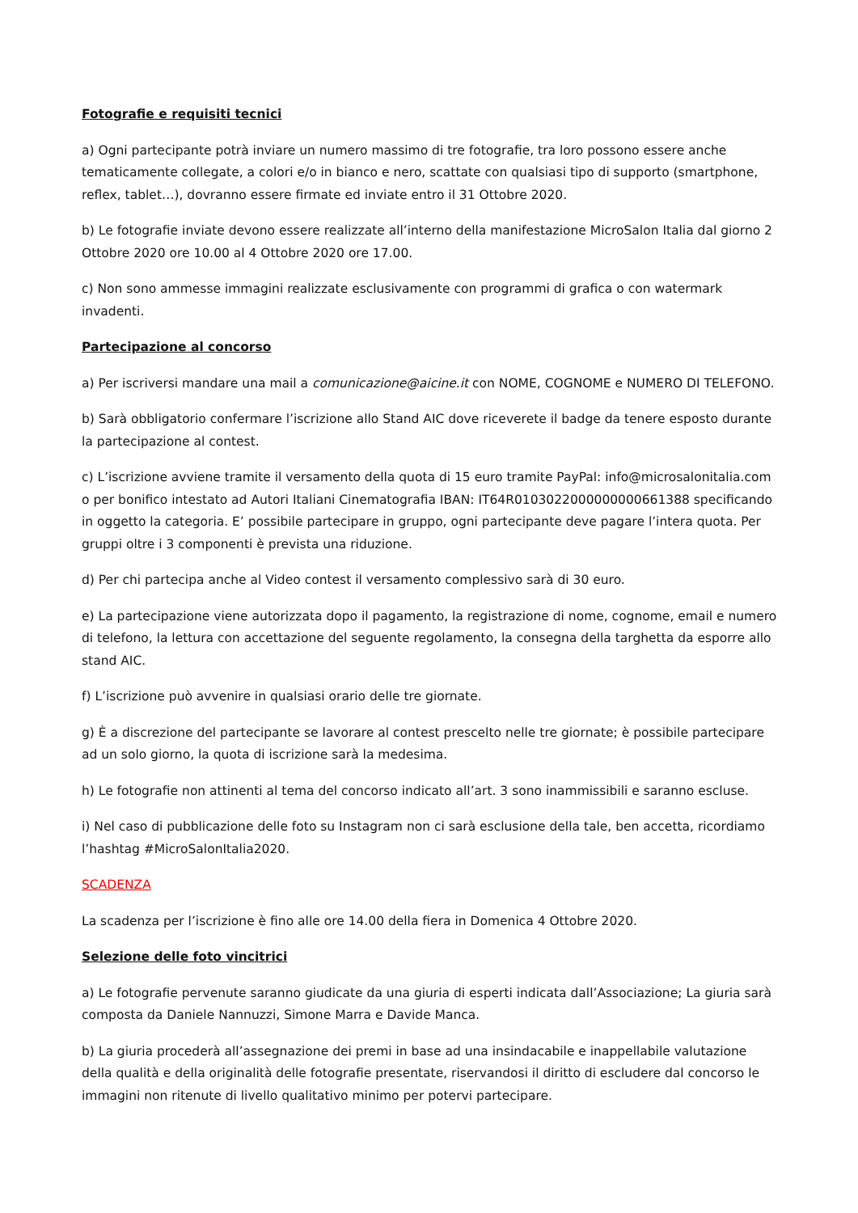Fotografie e requisiti tecnici
a) Ogni partecipante potrà inviare un numero massimo di tre fotografie, tra loro possono essere anche tematicamente collegate, a colori e/o in bianco e nero, scattate con qualsiasi tipo di supporto (smartphone, reflex, tablet…), dovranno essere firmate ed inviate entro il 31 Ottobre 2020.
b) Le fotografie inviate devono essere realizzate all’interno della manifestazione MicroSalon Italia dal giorno 2 Ottobre 2020 ore 10.00 al 4 Ottobre 2020 ore 17.00.
c) Non sono ammesse immagini realizzate esclusivamente con programmi di grafica o con watermark invadenti.
Partecipazione al concorso
a) Per iscriversi mandare una mail a comunicazione@aicine.it con NOME, COGNOME e NUMERO DI TELEFONO.
b) Sarà obbligatorio confermare l’iscrizione allo Stand AIC dove riceverete il badge da tenere esposto durante la partecipazione al contest.
c) L’iscrizione avviene tramite il versamento della quota di 15 euro tramite PayPal: info@microsalonitalia.com o per bonifico intestato ad Autori Italiani Cinematografia IBAN: IT64R0103022000000000661388 specificando in oggetto la categoria. E’ possibile partecipare in gruppo, ogni partecipante deve pagare l’intera quota. Per gruppi oltre i 3 componenti è prevista una riduzione.
d) Per chi partecipa anche al Video contest il versamento complessivo sarà di 30 euro.
e) La partecipazione viene autorizzata dopo il pagamento, la registrazione di nome, cognome, email e numero di telefono, la lettura con accettazione del seguente regolamento, la consegna della targhetta da esporre allo stand AIC.
f) L’iscrizione può avvenire in qualsiasi orario delle tre giornate.
g) È a discrezione del partecipante se lavorare al contest prescelto nelle tre giornate; è possibile partecipare ad un solo giorno, la quota di iscrizione sarà la medesima.
h) Le fotografie non attinenti al tema del concorso indicato all’art. 3 sono inammissibili e saranno escluse.
i) Nel caso di pubblicazione delle foto su Instagram non ci sarà esclusione della tale, ben accetta, ricordiamo l’hashtag #MicroSalonItalia2020.
SCADENZA
La scadenza per l’iscrizione è fino alle ore 14.00 della fiera in Domenica 4 Ottobre 2020.
Selezione delle foto vincitrici
a) Le fotografie pervenute saranno giudicate da una giuria di esperti indicata dall’Associazione; La giuria sarà composta da Daniele Nannuzzi, Simone Marra e Davide Manca.
b) La giuria procederà all’assegnazione dei premi in base ad una insindacabile e inappellabile valutazione della qualità e della originalità delle fotografie presentate, riservandosi il diritto di escludere dal concorso le immagini non ritenute di livello qualitativo minimo per potervi partecipare.